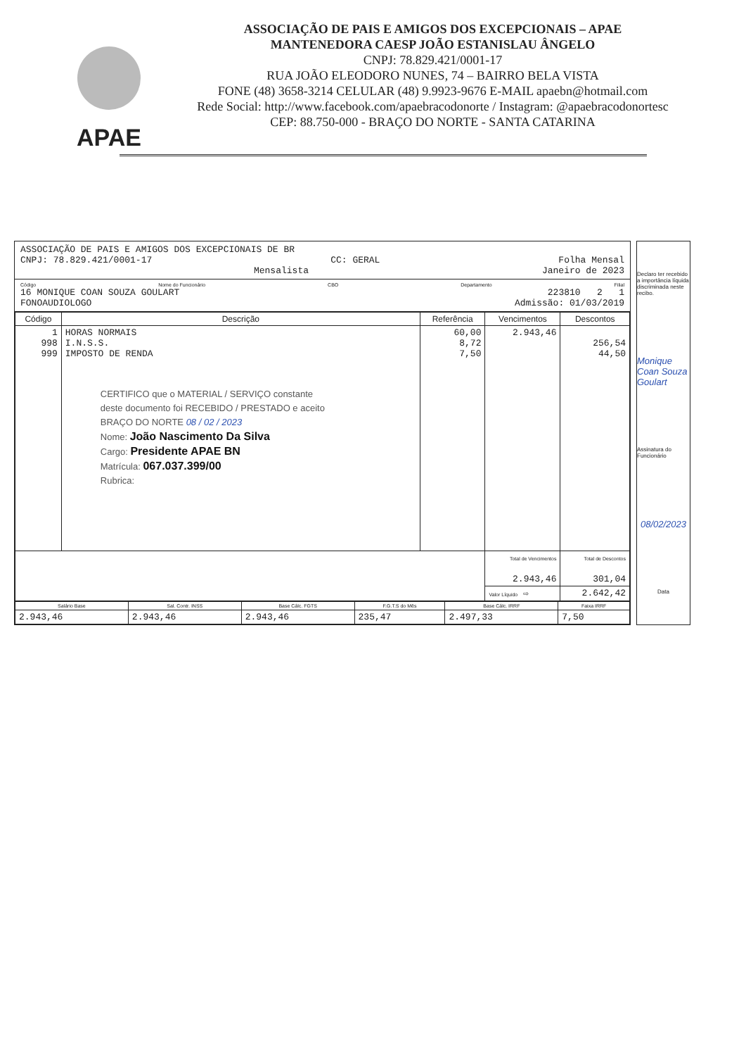APAE
ASSOCIAÇÃO DE PAIS E AMIGOS DOS EXCEPCIONAIS – APAE
MANTENEDORA CAESP JOÃO ESTANISLAU ÂNGELO
CNPJ: 78.829.421/0001-17
RUA JOÃO ELEODORO NUNES, 74 – BAIRRO BELA VISTA
FONE (48) 3658-3214 CELULAR (48) 9.9923-9676 E-MAIL apaebn@hotmail.com
Rede Social: http://www.facebook.com/apaebracodonorte / Instagram: @apaebracodonortesc
CEP: 88.750-000 - BRAÇO DO NORTE - SANTA CATARINA
ASSOCIAÇÃO DE PAIS E AMIGOS DOS EXCEPCIONAIS DE BR
CNPJ: 78.829.421/0001-17 CC: GERAL Folha Mensal
Mensalista Janeiro de 2023
Código Nome do Funcionário CBO Departamento Filial
16 MONIQUE COAN SOUZA GOULART 223810 2 1
FONOAUDIOLOGO Admissão: 01/03/2019
| Código | Descrição | Referência | Vencimentos | Descontos |
| --- | --- | --- | --- | --- |
| 1 998 999 | HORAS NORMAIS I.N.S.S. IMPOSTO DE RENDA CERTIFICO que o MATERIAL / SERVIÇO constante deste documento foi RECEBIDO / PRESTADO e aceito BRAÇO DO NORTE 08 / 02 / 2023 Nome: João Nascimento Da Silva Cargo: Presidente APAE BN Matrícula: 067.037.399/00 Rubrica: | 60,00 8,72 7,50 | 2.943,46 | 256,54 44,50 |
| | | | Total de Vencimentos 2.943,46 | Total de Descontos 301,04 |
| | | | Valor Líquido ⇨ | 2.642,42 |
| Salário Base | Sal. Contr. INSS | Base Cálc. FGTS | F.G.T.S do Mês | Base Cálc. IRRF | Faixa IRRF |
| --- | --- | --- | --- | --- | --- |
| 2.943,46 | 2.943,46 | 2.943,46 | 235,47 | 2.497,33 | 7,50 |
Declaro ter recebido a importância líquida discriminada neste recibo.
Monique Coan Souza Goulart
Assinatura do Funcionário
08/02/2023
Data